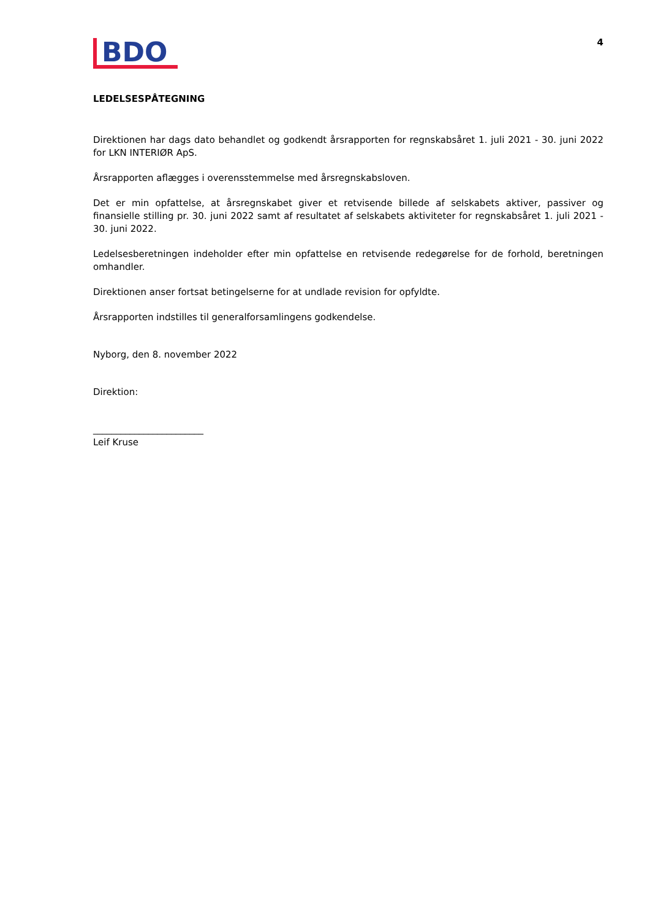BDO
4
LEDELSESPÅTEGNING
Direktionen har dags dato behandlet og godkendt årsrapporten for regnskabsåret 1. juli 2021 - 30. juni 2022 for LKN INTERIØR ApS.
Årsrapporten aflægges i overensstemmelse med årsregnskabsloven.
Det er min opfattelse, at årsregnskabet giver et retvisende billede af selskabets aktiver, passiver og finansielle stilling pr. 30. juni 2022 samt af resultatet af selskabets aktiviteter for regnskabsåret 1. juli 2021 - 30. juni 2022.
Ledelsesberetningen indeholder efter min opfattelse en retvisende redegørelse for de forhold, beretningen omhandler.
Direktionen anser fortsat betingelserne for at undlade revision for opfyldte.
Årsrapporten indstilles til generalforsamlingens godkendelse.
Nyborg, den 8. november 2022
Direktion:
________________________
Leif Kruse